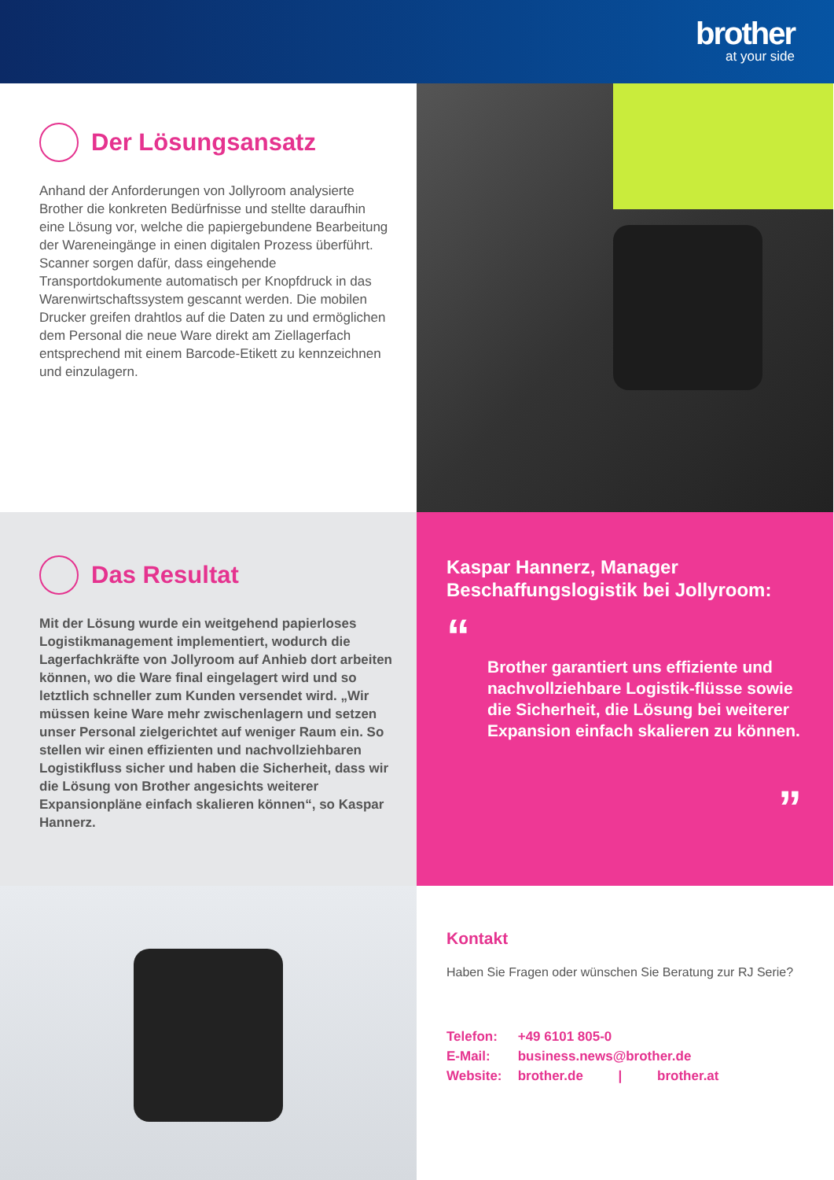brother
at your side
Der Lösungsansatz
Anhand der Anforderungen von Jollyroom analysierte Brother die konkreten Bedürfnisse und stellte daraufhin eine Lösung vor, welche die papiergebundene Bearbeitung der Wareneingänge in einen digitalen Prozess überführt. Scanner sorgen dafür, dass eingehende Transportdokumente automatisch per Knopfdruck in das Warenwirtschaftssystem gescannt werden. Die mobilen Drucker greifen drahtlos auf die Daten zu und ermöglichen dem Personal die neue Ware direkt am Ziellagerfach entsprechend mit einem Barcode-Etikett zu kennzeichnen und einzulagern.
Das Resultat
Mit der Lösung wurde ein weitgehend papierloses Logistikmanagement implementiert, wodurch die Lagerfachkräfte von Jollyroom auf Anhieb dort arbeiten können, wo die Ware final eingelagert wird und so letztlich schneller zum Kunden versendet wird. „Wir müssen keine Ware mehr zwischenlagern und setzen unser Personal zielgerichtet auf weniger Raum ein. So stellen wir einen effizienten und nachvollziehbaren Logistikfluss sicher und haben die Sicherheit, dass wir die Lösung von Brother angesichts weiterer Expansionpläne einfach skalieren können“, so Kaspar Hannerz.
Kaspar Hannerz, Manager Beschaffungslogistik bei Jollyroom:
“
Brother garantiert uns effiziente und nachvollziehbare Logistik-flüsse sowie die Sicherheit, die Lösung bei weiterer Expansion einfach skalieren zu können.
”
Kontakt
Haben Sie Fragen oder wünschen Sie Beratung zur RJ Serie?
Telefon: +49 6101 805-0
E-Mail: business.news@brother.de
Website: brother.de | brother.at